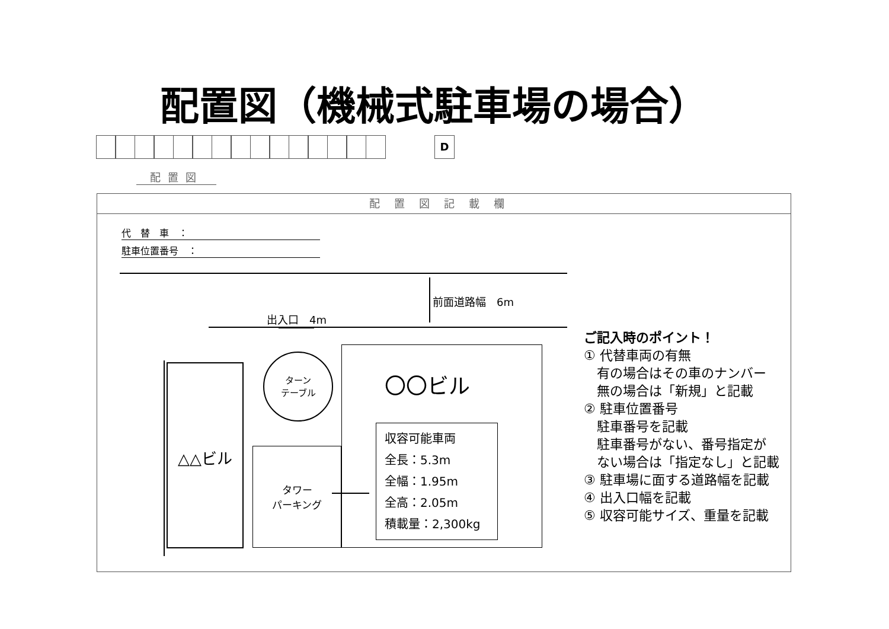配置図（機械式駐車場の場合）
D
配置図
配置図記載欄
代　替　車　：
駐車位置番号　：
前面道路幅　6m
出入口　4m
△△ビル
ターン
テーブル
タワー
パーキング
〇〇ビル
収容可能車両
全長：5.3m
全幅：1.95m
全高：2.05m
積載量：2,300kg
ご記入時のポイント！
① 代替車両の有無
　有の場合はその車のナンバー
　無の場合は「新規」と記載
② 駐車位置番号
　駐車番号を記載
　駐車番号がない、番号指定が
　ない場合は「指定なし」と記載
③ 駐車場に面する道路幅を記載
④ 出入口幅を記載
⑤ 収容可能サイズ、重量を記載